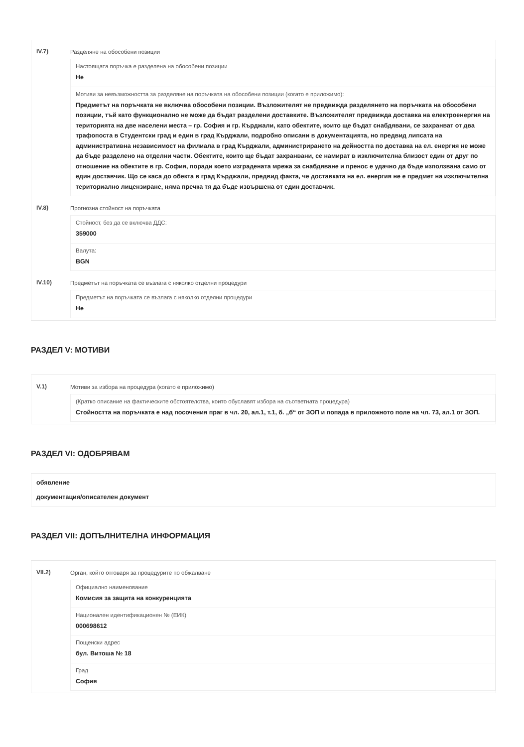IV.7) Разделяне на обособени позиции
Настоящата поръчка е разделена на обособени позиции
Не
Мотиви за невъзможността за разделяне на поръчката на обособени позиции (когато е приложимо):
Предметът на поръчката не включва обособени позиции. Възложителят не предвижда разделянето на поръчката на обособени позиции, тъй като функционално не може да бъдат разделени доставките. Възложителят предвижда доставка на електроенергия на територията на две населени места – гр. София и гр. Кърджали, като обектите, които ще бъдат снабдявани, се захранват от два трафопоста в Студентски град и един в град Кърджали, подробно описани в документацията, но предвид липсата на административна независимост на филиала в град Кърджали, администрирането на дейността по доставка на ел. енергия не може да бъде разделено на отделни части. Обектите, които ще бъдат захранвани, се намират в изключителна близост един от друг по отношение на обектите в гр. София, поради което изградената мрежа за снабдяване и пренос е удачно да бъде използвана само от един доставчик. Що се каса до обекта в град Кърджали, предвид факта, че доставката на ел. енергия не е предмет на изключителна териториално лицензиране, няма пречка тя да бъде извършена от един доставчик.
IV.8) Прогнозна стойност на поръчката
Стойност, без да се включва ДДС:
359000
Валута:
BGN
IV.10) Предметът на поръчката се възлага с няколко отделни процедури
Предметът на поръчката се възлага с няколко отделни процедури
Не
РАЗДЕЛ V: МОТИВИ
V.1) Мотиви за избора на процедура (когато е приложимо)
(Кратко описание на фактическите обстоятелства, които обуславят избора на съответната процедура)
Стойността на поръчката е над посочения праг в чл. 20, ал.1, т.1, б. „б“ от ЗОП и попада в приложното поле на чл. 73, ал.1 от ЗОП.
РАЗДЕЛ VI: ОДОБРЯВАМ
обявление
документация/описателен документ
РАЗДЕЛ VII: ДОПЪЛНИТЕЛНА ИНФОРМАЦИЯ
VII.2) Орган, който отговаря за процедурите по обжалване
Официално наименование
Комисия за защита на конкуренцията
Национален идентификационен № (ЕИК)
000698612
Пощенски адрес
бул. Витоша № 18
Град
София